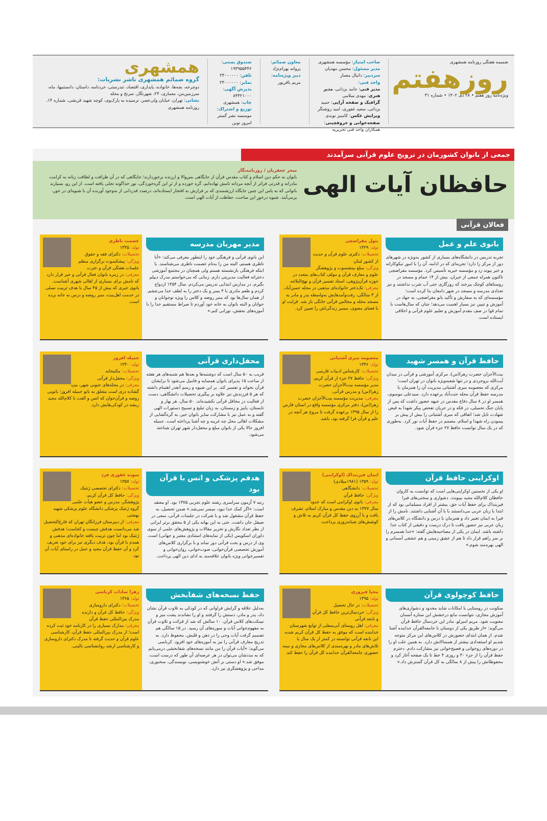ضمیمه هفتگی روزنامه همشهری
روزهفتم
ویژه‌نامه روز هفتم • ۲۸ دی ۱۴۰۲ • شماره ۳۱
صاحب امتیاز: مؤسسه همشهری
مدیر مسئول: محسن مهدیان
سردبیر: دانیال معمار
واحد فنی:
مدیر فنی: حامد یزدانی، مدیر هنری: مهدی سلامی
گرافیک و صفحه آرایی: حمید یزدانی، سعید غفوری، امید روشنگر
ویرایش عکس: کامبیز نویدی
صفحه‌خوانی و حروفچینی: همکاران واحد فنی تحریریه
معاون ضمائم: پروانه بهرام‌نژاد
دبیر ویژه‌نامه: مریم باقرپور
صندوق پستی: ۱۹۳۹۵۵۴۴۶
تلفن: ۲۳۰۰۰۰۰۰
نمابر: ۲۳۰۰۰۰۰۰
پذیرش آگهی: ۸۴۳۲۱۰۰۰
چاپ: همشهری
توزیع و اشتراک:
موسسه نشر گستر امروز نوین
همشهری
گروه ضمائم همشهری ناشر نشریات:
دوچرخه، بچه‌ها، خانواده، پایداری، اقتصاد، تندرستی، خردنامه، داستان، دانستنیها، ماه، سرزمین‌من، معماری، ۲۴، شهرنگار، سرنخ و محله
نشانی: تهران، خیابان ولی‌عصر، نرسیده به پارک‌وی، کوچه شهید قریشی، شماره ۱۴، روزنامه همشهری
جمعی از بانوان کشورمان در ترویج علوم قرآنی سرآمدند
حافظان آیات الهی
فعالان قرآنی
سحر جعفریان / روزنامه‌نگار
بانوان به حکم دین اسلام و کتاب مقدس قرآن از جایگاهی بس‌والا و ارزنده برخوردارند؛ جایگاهی که در آن ظرافت و لطافت زنانه به کرامت مادرانه و قدرتی فراتر از آنچه مردانه نامش نهاده‌ایم، گره خورده و از بَرِ این گره‌خوردگی، نور خداگونه تجلی یافته است. از این رو، بسیارند بانوانی که به پاس این چنین جایگاه ارزشمندی که بر فرازش به افتخار ایستاده‌اند، درصدد قدردانی از به‌وجود آورنده آن با شیوه‌ای در خور، برمی‌آیند. شیوه درخورِ این ساحت، حفاظت از آیات الهی است.
بانوی علم و عمل
تجربه تدریس در دانشگاه‌های بسیاری از کشور به‌ویژه در شهرهای دور از مرکز را دارد؛ تجربه‌ای که در ادامه، آن را با امور نیکوکارانه و خیر پیوند زد و مؤسسه خیریه تأسیس کرد. مؤسسه مقراضچی تاکنون همراه جمعی از خیران، بیش از ۱۴ حمام و مسجد در روستاهای کوچک بیرجند که روزگاری حتی آب شرب نداشتند و نیز تعدادی مدرسه و مسجد در شهر دامغان بنا کرده است؛ مؤسسه‌ای که به سفارش و تأکید بانو مقراضچی، به جهاد در آموزش و تبیین نیز بسیار اهمیت می‌دهد؛ چنان که سال‌هاست با تمام قوا در صف مقدم آموزش و تعلیم علوم قرآنی و اخلاقی ایستاده است.
بتول مقراضچی
تولد: ۱۳۲۹
تحصیلات: دکتری علوم قرآن و حدیث از کشور لبنان
ویژگی: مبلغ بینشسوت و پژوهشگر علوم و معارف قرآن و مولف کتاب‌های متعدد در حوزه قرآن‌پژوهی، استاد تفسیر قرآن و نهج‌البلاغه.
معرفی: تک‌دختر خانواده‌ای مذهبی در محله حسن‌آباد، از ۳ سالگی، رفت‌وآمدهایش به‌واسطه پدر و مادر به مسجد محله و مجالس قرآنی خانگی باز شد. قرابت او با فضای معنوی، مسیر زندگی‌اش را تعیین کرد.
مدیر مهربان مدرسه
این بانوی قرآنی و فرهنگی خود را اینطور معرفی می‌کند: «آنا ناظری هستم، البته من را به‌نام عصمت ناظری می‌شناسند. با اینکه فرهنگی بازنشسته هستم ولی همچنان در مجتمع آموزشی دخترانه فعالیت مدیریتی دارم. زمانی که می‌خواستم مدرک دیپلم بگیرم، در مدارس ابتدایی تدریس می‌کردم. سال ۱۳۵۴ ازدواج کردم و طعم مادری با ۴ پسر و یک دختر را به لطف خدا می‌چشم. از همان سال‌ها بود که منبر روضه و کلاس را ویژه نوجوانان و جوانان و البته بانوان به خانه خود آوردم تا صراط مستقیم خدا را با آموزه‌های بحقش، نورانی کنم.»
عصمت ناظری
تولد: ۱۳۳۵
تحصیلات: دکترای فقه و حقوق
ویژگی: پیشکسوت برگزاری منظم جلسات هفتگی قرآن و عترت
معرفی: در زمره بانوان فعال قرآنی و خیر قرار دارد که نامش برای بسیاری از اهالی شهری آشناست. بانوی خیری که بیش از ۴۵ سال با هدف تربیت نسلی در خدمت اهل‌بیت، منبر روضه و درس به خانه برده است.
حافظ قرآن و همسر شهید
بیت‌الأحزان حضرت زهرا(س)، مرکزی آموزشی و قرآنی در میدان آیت‌الله بروجردی و در تنها شعبه‌ویژه بانوان در تهران است؛ مرکزی که معصومه میری آشتیانی مدیریت آن را همزمان با مدرسه حفظ قرآن محله جنت‌آباد برعهده دارد. سیدعلی موسوی، همسر او در ۸ سال دفاع مقدس در جبهه حضور داشت که پس از پایان جنگ تحمیلی، در فکه و در جریان تفحص پیکر شهدا به فیض شهادت نایل شد؛ اتفاقی که میری آشتیانی را بیش از پیش بر پیمودن راه شهدا و اسلام، مصمم در حفظ آیات نور کرد. به‌طوری که در یک سال توانست حافظ ۲۷ جزء قرآن شود.
معصومه میری آشتیانی
تولد: ۱۳۴۶
تحصیلات: کارشناس ادبیات فارسی
ویژگی: حافظ ۲۷ جزء از قرآن کریم، مدیر مؤسسه بیت‌الأحزان حضرت زهرا(س) و مدرس قرآنی.
معرفی: مدیریت مؤسسه بیت‌الأحزان حضرت زهرا(س)، دفتر مرکزی مؤسسه واقع در استان فارس را از سال ۱۳۹۵ برعهده گرفت تا مروج هر آنچه در علم و قرآن فرا گرفته بود، باشد.
محفل‌داری قرآنی
قریب به ۵۰ سال است که دوشنبه‌ها و بعدها هم شنبه‌های هر هفته از ساعت ۱۵ پذیرای بانوان همسایه و فامیل می‌شود تا برایشان قرآن بخواند و تفسیر کند. بر این شیوه و رسم آنقدر اهتمام داشته که هر ۵ فرزندش نیز علاوه بر پیگیری تحصیلات دانشگاهی، دست از فعالیت در محافل قرآنی نکشیده‌اند. ۵۰ سال، هر بهار و تابستان، پاییز و زمستان، به زبان تبلیغ و تسبیح دستورات الهی گفته و به عمل نیز با مشارکت سایر بانوان خیر، به گره‌گشایی از مشکلات اهالی محل چه غریبه و چه آشنا پرداخته است. جمیله افروز حالا یکی از بانوان مبلغ و محفل‌دار شهر تهران شناخته می‌شود.
جمیله افروز
تولد: ۱۳۳۰
تحصیلات: مکتبخانه
ویژگی: محفل‌دار قرآنی
معرفی: در محله‌های جنوبی شهر، بیتِ گشاده دری است متعلق به بانو جمیله افروز؛ بانویی روضه و قرآن‌خوان که انس و الفت با کلام‌الله مجید ریشه در کودکی‌هایش دارد.
اوکراینی حافظ قرآن
او یکی از نخستین اوکراینی‌هایی است که توانست به کاروان حافظان کلام‌الله مجید بپیوندد. دشواری و سختی‌های فیرا فیربنداک برای حفظ آیات حق، بیشتر از افراد مسلمانی بود که از ابتدا با زبان عربی می‌دانستند یا با آن آشنایی داشتند. نامش را از فیرا به ایمان تغییر داد و همزمان با درس و دانشگاه در کلاس‌های زبان عربی نیز حضور یافت تا درک درست و دقیقی از کتاب خدا داشته باشد. ایمان در یکی از مصاحبه‌هایش گفته: «خدا همسرم را بر سر راهم قرار داد تا هم از عشق زمینی و هم عشقی آسمانی و الهی بهره‌مند شوم.»
ایمان فیربنداک (اوکراینی)
تولد: ۱۳۵۹ (۱۹۸۱میلادی)
تحصیلات: دانشگاهی
ویژگی: حافظ قرآن
معرفی: بانوی اوکراینی است که حدود سال ۱۳۷۷ به دین مقدس و مبارک اسلام، تشرف یافت و با آرزوی حفظ کل قرآن کریم به تلاش و کوشش‌های شبانه‌روزی پرداخت.
هدفم پزشکی و انس با قرآن بود
رتبه ۷ آزمون سراسری رشته علوم تجربی ۱۳۷۵ بود. او معتقد است: «اگر کمک خدا نبود، میسر نمی‌شد.» ضمن تحصیل، به حفظ قرآن مشغول شد و با شرکت در جلسات قرآنی، سعی در صیقل جان داشت. حتی به این بهانه یکی از ۵ محقق برتر ایرانی از نظر تعداد نگارش و تحریر مقالات و پژوهش‌های علمی از سوی داوران اسکوپس (یکی از نمایه‌های استنادی معتبر و جهانی) است. وی از درس و بحث قرآنی دور نماند و با برگزاری کلاس‌های آموزش تخصصی قرآن‌خوانی، صوت‌خوانی، روان‌خوانی و تفسیرخوانی ویژه بانوان علاقه‌مند به ادای دین الهی پرداخت.
سوده غفوری فرد
تولد: ۱۳۵۷
تحصیلات: دکترای تخصصی ژنتیک
ویژگی: حافظ کل قرآن کریم، پژوهشگر، مدرس و عضو هیأت علمی گروه ژنتیک پزشکی دانشگاه علوم پزشکی شهید بهشتی
معرفی: از دبیرستان فرزانگان تهران که فارغ‌التحصیل شد می‌دانست هدفش چیست و کجاست؛ هدفش ژنتیک بود اما چون تربیت یافته خانواده‌ای مذهبی و همدم با قرآن بود، هدف دیگری نیز برای خود تعریف کرد و آن حفظ قرآن مجید و عمل در راستای آیات آن بود.
حافظ کوچولوی قرآن
سکونت در روستایی با امکانات شاید محدود و دشواری‌های آموزش مجازی، نتوانست مانع درخشش این ستاره آسمان معنویت شود. مریم امیرلو، مادر این خردسال حافظ قرآن می‌گوید: «از طریق یکی از دوستان با جامعه‌القرآن خدابنده آشنا شدم. از همان ابتدای حضورش در کلاس‌های این مرکز متوجه شدیم او استعدادی بیشتر از همسالانش دارد. به همین علت او را در دوره‌های روخوانی و فصیح‌خوانی نیز مشارکت دادم. دخترم حفظ قرآن را از جزء ۳۰ و روزی ۴ خط تا یک صفحه آغاز کرد و محفوظاتش را پیش از ۸ سالگی به کل قرآن گسترش داد.»
محیا فیروزی
تولد: ۱۳۹۵
تحصیلات: در حال تحصیل
ویژگی: خردسال‌ترین حافظ کل قرآن و نابغه قرآنی
معرفی: اهل روستای آبی‌سفلی از توابع شهرستان خدابنده است که موفق به حفظ کل قرآن کریم شده، این نابغه قرآنی توانسته در کمتر از یک سال با تلاش‌های مادر و بهره‌مندی از کلاس‌های مجازی و نیمه حضوری جامعه‌القرآن خدابنده کل قرآن را حفظ کند.
حفظ نسخه‌های شفابخش
به‌دلیل علاقه و گرایش فراوانی که در کودکی به تلاوت قرآن نشان داد، پدر و مادر، دستش را گرفتند و او را نشاندند پشت میز و نیمکت‌های کلاس قرآن. ۱۰ سالش که شد از قرائت و تلاوت قرآن به مفهوم‌خوانی آیات و سوره‌های آن رسید. در ۱۵ سالگی هم تصمیم گرفت آیات وحی را در ذهن و قلبش، محفوظ دارد. به تدریج معارف قرآنی را نیز به آموزه‌های خود افزود. کرباسی می‌گوید: «آیات قرآن را من مانند نسخه‌های شفابخشی درمی‌یابم که به مددشان می‌توان در هر عرصه‌ای آن طور که درست است، موفق شد.» او دستی بر آتش خوشنویسی، نویسندگی، سخنوری، مداحی و پژوهشگری نیز دارد.
زهرا سادات کرباسی
تولد: ۱۳۶۵
تحصیلات: دکترای داروسازی
ویژگی: حافظ کل قرآن و دارنده مدرک بین‌المللی حفظ قرآن
معرفی: مدارک بسیاری را در کارنامه خود ثبت کرده است؛ از مدرک بین‌المللی حفظ قرآن، کارشناسی علوم قرآن و حدیث گرفته تا مدرک دکترای داروسازی و کارشناسی ارشد روانشناسی بالینی.